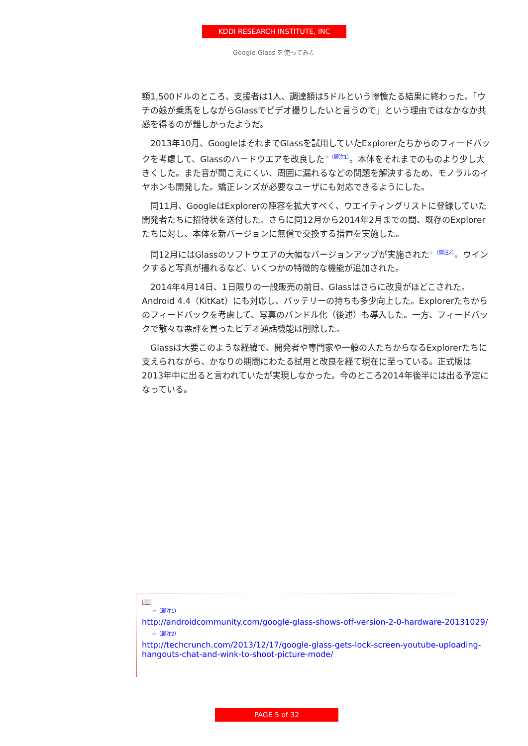KDDI RESEARCH INSTITUTE, INC
Google Glass を使ってみた
額1,500ドルのところ、支援者は1人、調達額は5ドルという惨憺たる結果に終わった。「ウチの娘が乗馬をしながらGlassでビデオ撮りしたいと言うので」という理由ではなかなか共感を得るのが難しかったようだ。
　2013年10月、GoogleはそれまでGlassを試用していたExplorerたちからのフィードバックを考慮して、Glassのハードウエアを改良した<sup>☞（脚注1）</sup>。本体をそれまでのものより少し大きくした。また音が聞こえにくい、周囲に漏れるなどの問題を解決するため、モノラルのイヤホンも開発した。矯正レンズが必要なユーザにも対応できるようにした。
　同11月、GoogleはExplorerの陣容を拡大すべく、ウエイティングリストに登録していた開発者たちに招待状を送付した。さらに同12月から2014年2月までの間、既存のExplorerたちに対し、本体を新バージョンに無償で交換する措置を実施した。
　同12月にはGlassのソフトウエアの大幅なバージョンアップが実施された<sup>☞（脚注2）</sup>。ウインクすると写真が撮れるなど、いくつかの特徴的な機能が追加された。
　2014年4月14日、1日限りの一般販売の前日、Glassはさらに改良がほどこされた。Android 4.4（KitKat）にも対応し、バッテリーの持ちも多少向上した。Explorerたちからのフィードバックを考慮して、写真のバンドル化（後述）も導入した。一方、フィードバックで散々な悪評を買ったビデオ通話機能は削除した。
　Glassは大要このような経緯で、開発者や専門家や一般の人たちからなるExplorerたちに支えられながら、かなりの期間にわたる試用と改良を経て現在に至っている。正式版は2013年中に出ると言われていたが実現しなかった。今のところ2014年後半には出る予定になっている。
📖
☞（脚注1）
http://androidcommunity.com/google-glass-shows-off-version-2-0-hardware-20131029/
☞（脚注2）
http://techcrunch.com/2013/12/17/google-glass-gets-lock-screen-youtube-uploading-hangouts-chat-and-wink-to-shoot-picture-mode/
PAGE 5 of 32